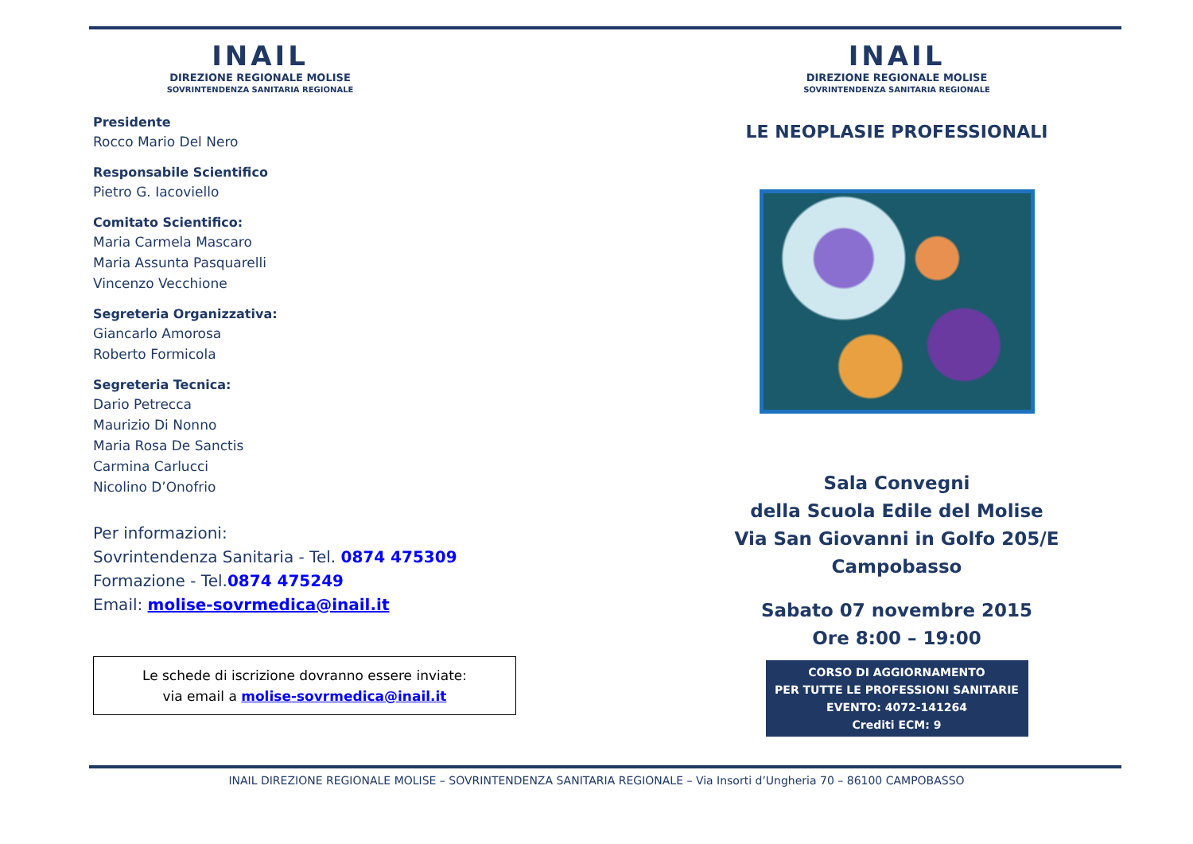INAIL
DIREZIONE REGIONALE MOLISE
SOVRINTENDENZA SANITARIA REGIONALE
Presidente
Rocco Mario Del Nero
Responsabile Scientifico
Pietro G. Iacoviello
Comitato Scientifico:
Maria Carmela Mascaro
Maria Assunta Pasquarelli
Vincenzo Vecchione
Segreteria Organizzativa:
Giancarlo Amorosa
Roberto Formicola
Segreteria Tecnica:
Dario Petrecca
Maurizio Di Nonno
Maria Rosa De Sanctis
Carmina Carlucci
Nicolino D’Onofrio
Per informazioni:
Sovrintendenza Sanitaria - Tel. 0874 475309
Formazione - Tel.0874 475249
Email: molise-sovrmedica@inail.it
Le schede di iscrizione dovranno essere inviate:
via email a molise-sovrmedica@inail.it
INAIL
DIREZIONE REGIONALE MOLISE
SOVRINTENDENZA SANITARIA REGIONALE
LE NEOPLASIE PROFESSIONALI
Sala Convegni
della Scuola Edile del Molise
Via San Giovanni in Golfo 205/E
Campobasso
Sabato 07 novembre 2015
Ore 8:00 – 19:00
CORSO DI AGGIORNAMENTO
PER TUTTE LE PROFESSIONI SANITARIE
EVENTO: 4072-141264
Crediti ECM: 9
INAIL DIREZIONE REGIONALE MOLISE – SOVRINTENDENZA SANITARIA REGIONALE – Via Insorti d’Ungheria 70 – 86100 CAMPOBASSO